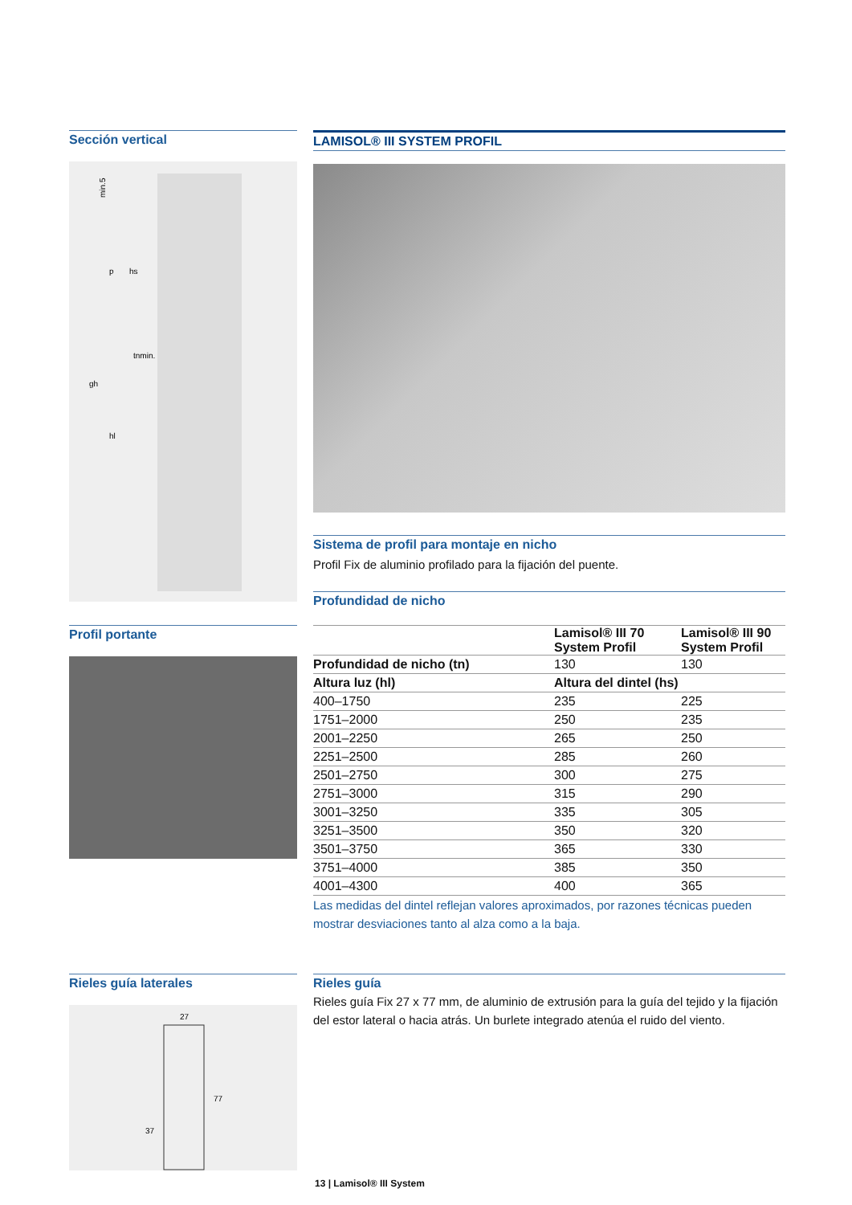Sección vertical
min.5
p
hs
tnmin.
gh
hl
LAMISOL® III SYSTEM PROFIL
Sistema de profil para montaje en nicho
Profil Fix de aluminio profilado para la fijación del puente.
Profundidad de nicho
Profil portante
| | Lamisol® III 70 System Profil | Lamisol® III 90 System Profil |
| --- | --- | --- |
| Profundidad de nicho (tn) | 130 | 130 |
| Altura luz (hl) | Altura del dintel (hs) | |
| 400–1750 | 235 | 225 |
| 1751–2000 | 250 | 235 |
| 2001–2250 | 265 | 250 |
| 2251–2500 | 285 | 260 |
| 2501–2750 | 300 | 275 |
| 2751–3000 | 315 | 290 |
| 3001–3250 | 335 | 305 |
| 3251–3500 | 350 | 320 |
| 3501–3750 | 365 | 330 |
| 3751–4000 | 385 | 350 |
| 4001–4300 | 400 | 365 |
Las medidas del dintel reflejan valores aproximados, por razones técnicas pueden mostrar desviaciones tanto al alza como a la baja.
Rieles guía laterales
27
77
37
Rieles guía
Rieles guía Fix 27 x 77 mm, de aluminio de extrusión para la guía del tejido y la fijación del estor lateral o hacia atrás. Un burlete integrado atenúa el ruido del viento.
13 | Lamisol® III System